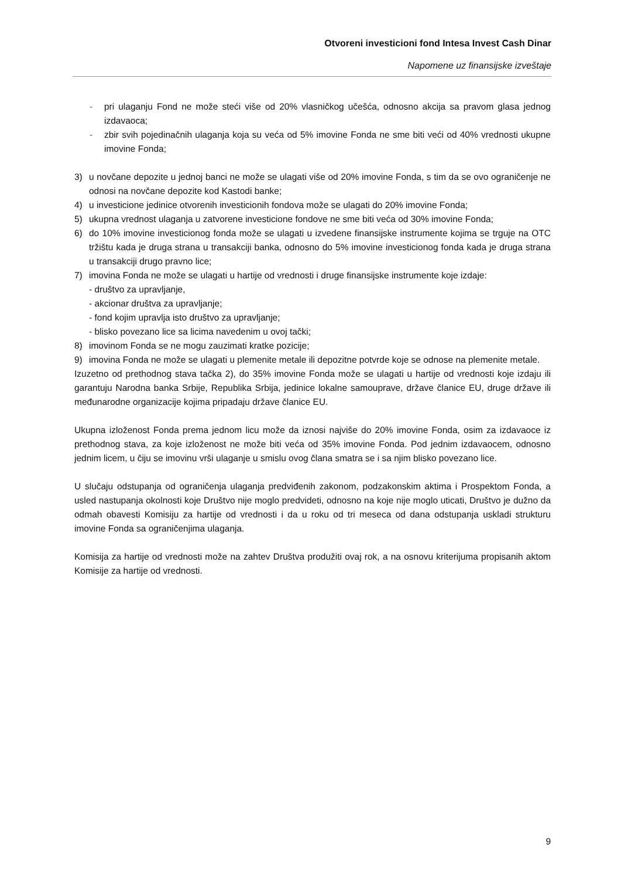Otvoreni investicioni fond Intesa Invest Cash Dinar
Napomene uz finansijske izveštaje
- pri ulaganju Fond ne može steći više od 20% vlasničkog učešća, odnosno akcija sa pravom glasa jednog izdavaoca;
- zbir svih pojedinačnih ulaganja koja su veća od 5% imovine Fonda ne sme biti veći od 40% vrednosti ukupne imovine Fonda;
3) u novčane depozite u jednoj banci ne može se ulagati više od 20% imovine Fonda, s tim da se ovo ograničenje ne odnosi na novčane depozite kod Kastodi banke;
4) u investicione jedinice otvorenih investicionih fondova može se ulagati do 20% imovine Fonda;
5) ukupna vrednost ulaganja u zatvorene investicione fondove ne sme biti veća od 30% imovine Fonda;
6) do 10% imovine investicionog fonda može se ulagati u izvedene finansijske instrumente kojima se trguje na OTC tržištu kada je druga strana u transakciji banka, odnosno do 5% imovine investicionog fonda kada je druga strana u transakciji drugo pravno lice;
7) imovina Fonda ne može se ulagati u hartije od vrednosti i druge finansijske instrumente koje izdaje:
- društvo za upravljanje,
- akcionar društva za upravljanje;
- fond kojim upravlja isto društvo za upravljanje;
- blisko povezano lice sa licima navedenim u ovoj tački;
8) imovinom Fonda se ne mogu zauzimati kratke pozicije;
9) imovina Fonda ne može se ulagati u plemenite metale ili depozitne potvrde koje se odnose na plemenite metale.
Izuzetno od prethodnog stava tačka 2), do 35% imovine Fonda može se ulagati u hartije od vrednosti koje izdaju ili garantuju Narodna banka Srbije, Republika Srbija, jedinice lokalne samouprave, države članice EU, druge države ili međunarodne organizacije kojima pripadaju države članice EU.
Ukupna izloženost Fonda prema jednom licu može da iznosi najviše do 20% imovine Fonda, osim za izdavaoce iz prethodnog stava, za koje izloženost ne može biti veća od 35% imovine Fonda. Pod jednim izdavaocem, odnosno jednim licem, u čiju se imovinu vrši ulaganje u smislu ovog člana smatra se i sa njim blisko povezano lice.
U slučaju odstupanja od ograničenja ulaganja predviđenih zakonom, podzakonskim aktima i Prospektom Fonda, a usled nastupanja okolnosti koje Društvo nije moglo predvideti, odnosno na koje nije moglo uticati, Društvo je dužno da odmah obavesti Komisiju za hartije od vrednosti i da u roku od tri meseca od dana odstupanja uskladi strukturu imovine Fonda sa ograničenjima ulaganja.
Komisija za hartije od vrednosti može na zahtev Društva produžiti ovaj rok, a na osnovu kriterijuma propisanih aktom Komisije za hartije od vrednosti.
9